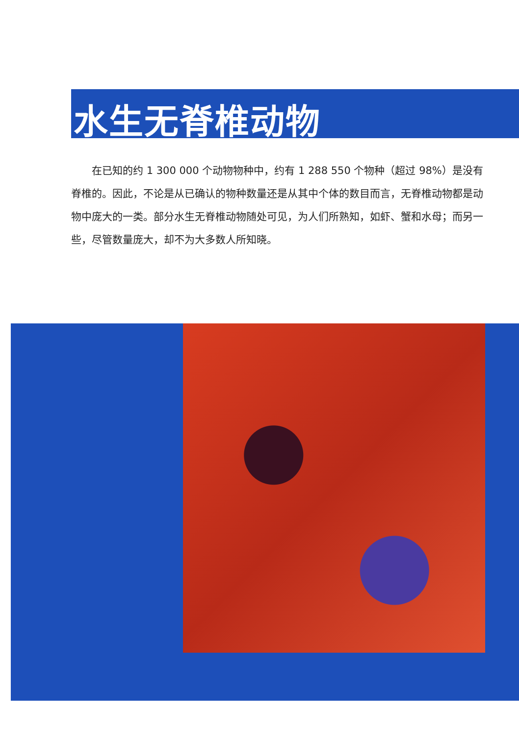水生无脊椎动物
在已知的约 1 300 000 个动物物种中，约有 1 288 550 个物种（超过 98%）是没有脊椎的。因此，不论是从已确认的物种数量还是从其中个体的数目而言，无脊椎动物都是动物中庞大的一类。部分水生无脊椎动物随处可见，为人们所熟知，如虾、蟹和水母；而另一些，尽管数量庞大，却不为大多数人所知晓。